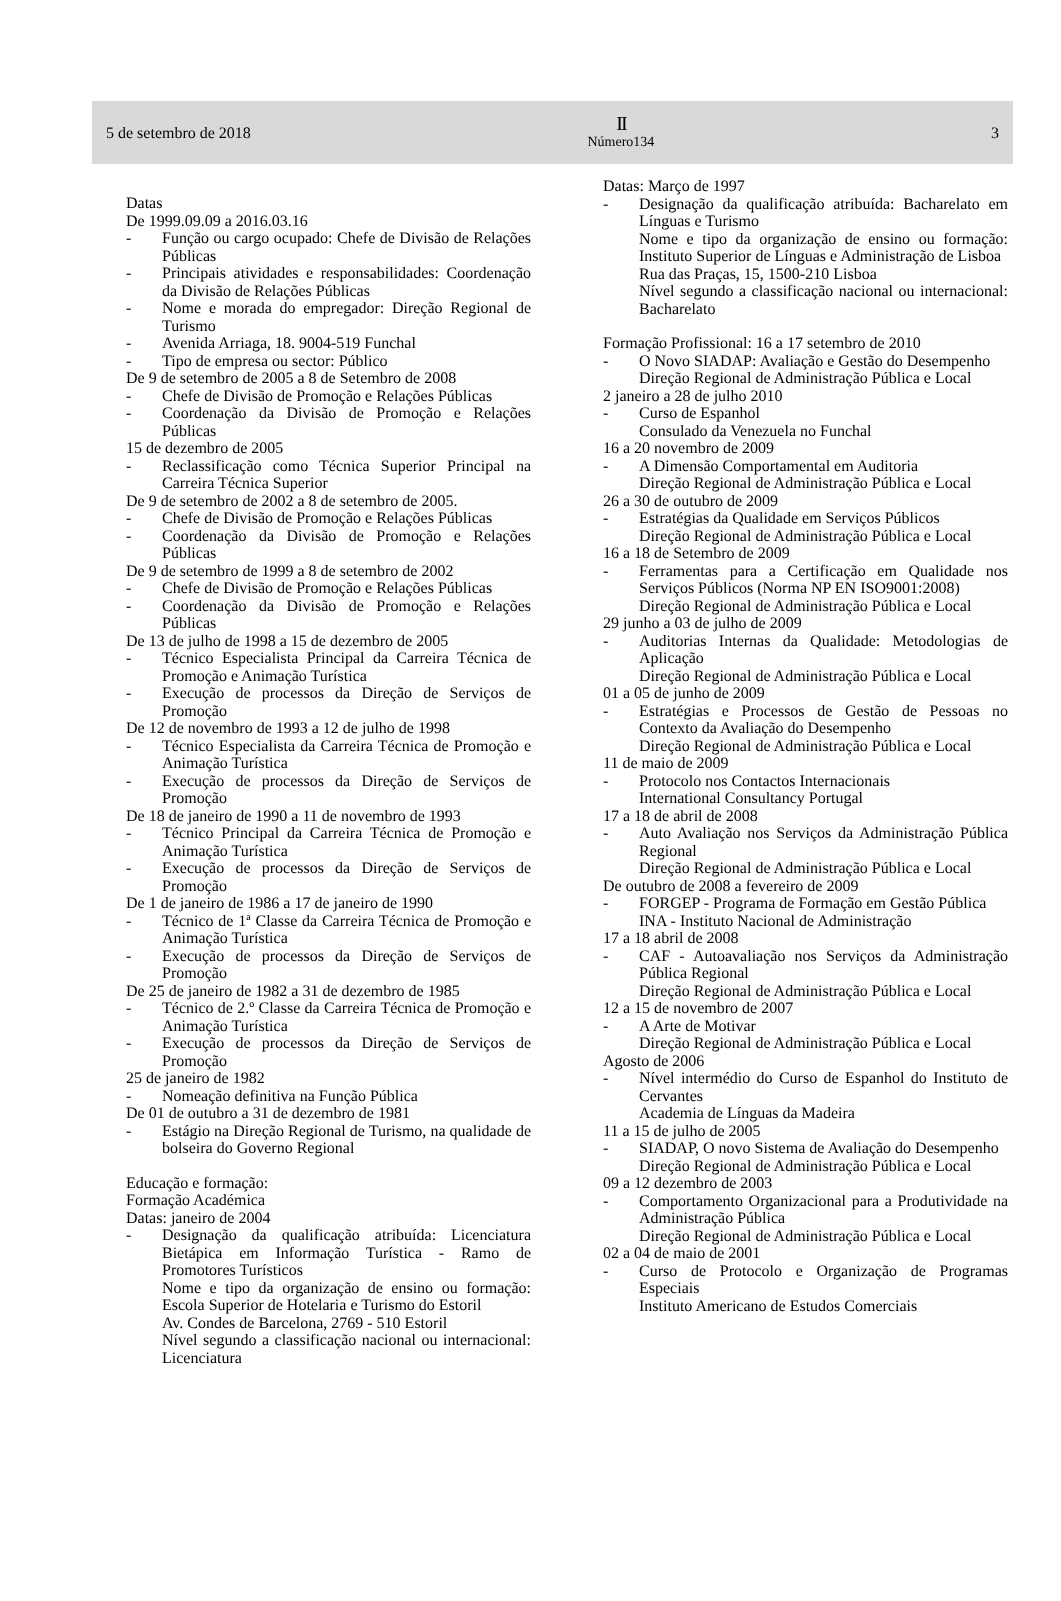5 de setembro de 2018
II
Número134
3
Datas
De 1999.09.09 a 2016.03.16
- Função ou cargo ocupado: Chefe de Divisão de Relações Públicas
- Principais atividades e responsabilidades: Coordenação da Divisão de Relações Públicas
- Nome e morada do empregador: Direção Regional de Turismo
- Avenida Arriaga, 18. 9004-519 Funchal
- Tipo de empresa ou sector: Público
De 9 de setembro de 2005 a 8 de Setembro de 2008
- Chefe de Divisão de Promoção e Relações Públicas
- Coordenação da Divisão de Promoção e Relações Públicas
15 de dezembro de 2005
- Reclassificação como Técnica Superior Principal na Carreira Técnica Superior
De 9 de setembro de 2002 a 8 de setembro de 2005.
- Chefe de Divisão de Promoção e Relações Públicas
- Coordenação da Divisão de Promoção e Relações Públicas
De 9 de setembro de 1999 a 8 de setembro de 2002
- Chefe de Divisão de Promoção e Relações Públicas
- Coordenação da Divisão de Promoção e Relações Públicas
De 13 de julho de 1998 a 15 de dezembro de 2005
- Técnico Especialista Principal da Carreira Técnica de Promoção e Animação Turística
- Execução de processos da Direção de Serviços de Promoção
De 12 de novembro de 1993 a 12 de julho de 1998
- Técnico Especialista da Carreira Técnica de Promoção e Animação Turística
- Execução de processos da Direção de Serviços de Promoção
De 18 de janeiro de 1990 a 11 de novembro de 1993
- Técnico Principal da Carreira Técnica de Promoção e Animação Turística
- Execução de processos da Direção de Serviços de Promoção
De 1 de janeiro de 1986 a 17 de janeiro de 1990
- Técnico de 1ª Classe da Carreira Técnica de Promoção e Animação Turística
- Execução de processos da Direção de Serviços de Promoção
De 25 de janeiro de 1982 a 31 de dezembro de 1985
- Técnico de 2.º Classe da Carreira Técnica de Promoção e Animação Turística
- Execução de processos da Direção de Serviços de Promoção
25 de janeiro de 1982
- Nomeação definitiva na Função Pública
De 01 de outubro a 31 de dezembro de 1981
- Estágio na Direção Regional de Turismo, na qualidade de bolseira do Governo Regional
Educação e formação:
Formação Académica
Datas: janeiro de 2004
- Designação da qualificação atribuída: Licenciatura Bietápica em Informação Turística - Ramo de Promotores Turísticos
Nome e tipo da organização de ensino ou formação: Escola Superior de Hotelaria e Turismo do Estoril
Av. Condes de Barcelona, 2769 - 510 Estoril
Nível segundo a classificação nacional ou internacional: Licenciatura
Datas: Março de 1997
- Designação da qualificação atribuída: Bacharelato em Línguas e Turismo
Nome e tipo da organização de ensino ou formação: Instituto Superior de Línguas e Administração de Lisboa
Rua das Praças, 15, 1500-210 Lisboa
Nível segundo a classificação nacional ou internacional: Bacharelato
Formação Profissional: 16 a 17 setembro de 2010
- O Novo SIADAP: Avaliação e Gestão do Desempenho
Direção Regional de Administração Pública e Local
2 janeiro a 28 de julho 2010
- Curso de Espanhol
Consulado da Venezuela no Funchal
16 a 20 novembro de 2009
- A Dimensão Comportamental em Auditoria
Direção Regional de Administração Pública e Local
26 a 30 de outubro de 2009
- Estratégias da Qualidade em Serviços Públicos
Direção Regional de Administração Pública e Local
16 a 18 de Setembro de 2009
- Ferramentas para a Certificação em Qualidade nos Serviços Públicos (Norma NP EN ISO9001:2008)
Direção Regional de Administração Pública e Local
29 junho a 03 de julho de 2009
- Auditorias Internas da Qualidade: Metodologias de Aplicação
Direção Regional de Administração Pública e Local
01 a 05 de junho de 2009
- Estratégias e Processos de Gestão de Pessoas no Contexto da Avaliação do Desempenho
Direção Regional de Administração Pública e Local
11 de maio de 2009
- Protocolo nos Contactos Internacionais
International Consultancy Portugal
17 a 18 de abril de 2008
- Auto Avaliação nos Serviços da Administração Pública Regional
Direção Regional de Administração Pública e Local
De outubro de 2008 a fevereiro de 2009
- FORGEP - Programa de Formação em Gestão Pública
INA - Instituto Nacional de Administração
17 a 18 abril de 2008
- CAF - Autoavaliação nos Serviços da Administração Pública Regional
Direção Regional de Administração Pública e Local
12 a 15 de novembro de 2007
- A Arte de Motivar
Direção Regional de Administração Pública e Local
Agosto de 2006
- Nível intermédio do Curso de Espanhol do Instituto de Cervantes
Academia de Línguas da Madeira
11 a 15 de julho de 2005
- SIADAP, O novo Sistema de Avaliação do Desempenho
Direção Regional de Administração Pública e Local
09 a 12 dezembro de 2003
- Comportamento Organizacional para a Produtividade na Administração Pública
Direção Regional de Administração Pública e Local
02 a 04 de maio de 2001
- Curso de Protocolo e Organização de Programas Especiais
Instituto Americano de Estudos Comerciais